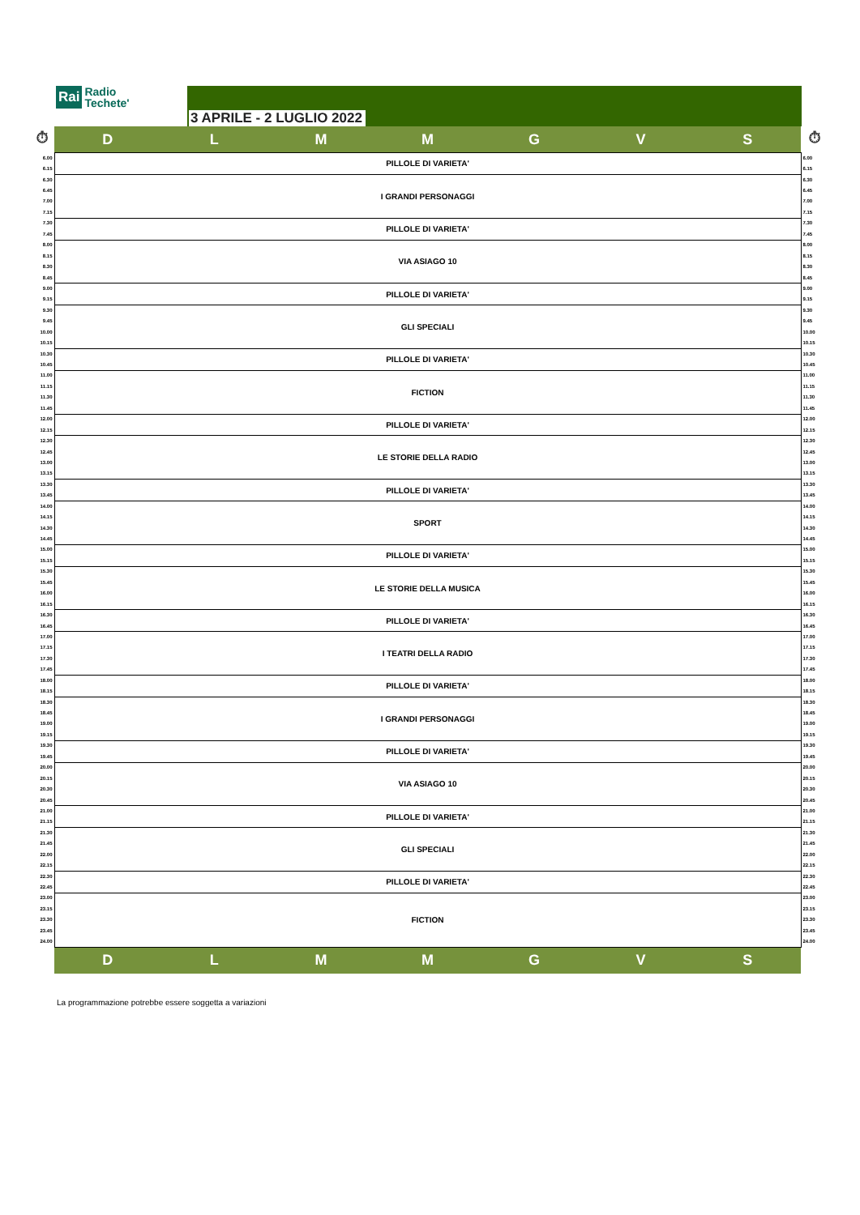Rai Radio
Techete'
3 APRILE - 2 LUGLIO 2022
| ⏱ | D | L | M | M | G | V | S | ⏱ |
| 6.00 | PILLOLE DI VARIETA' | 6.00 |
| 6.15 | | 6.15 |
| 6.30 | I GRANDI PERSONAGGI | 6.30 |
| 6.45 | | 6.45 |
| 7.00 | | 7.00 |
| 7.15 | | 7.15 |
| 7.30 | PILLOLE DI VARIETA' | 7.30 |
| 7.45 | | 7.45 |
| 8.00 | VIA ASIAGO 10 | 8.00 |
| 8.15 | | 8.15 |
| 8.30 | | 8.30 |
| 8.45 | | 8.45 |
| 9.00 | PILLOLE DI VARIETA' | 9.00 |
| 9.15 | | 9.15 |
| 9.30 | GLI SPECIALI | 9.30 |
| 9.45 | | 9.45 |
| 10.00 | | 10.00 |
| 10.15 | | 10.15 |
| 10.30 | PILLOLE DI VARIETA' | 10.30 |
| 10.45 | | 10.45 |
| 11.00 | FICTION | 11.00 |
| 11.15 | | 11.15 |
| 11.30 | | 11.30 |
| 11.45 | | 11.45 |
| 12.00 | PILLOLE DI VARIETA' | 12.00 |
| 12.15 | | 12.15 |
| 12.30 | LE STORIE DELLA RADIO | 12.30 |
| 12.45 | | 12.45 |
| 13.00 | | 13.00 |
| 13.15 | | 13.15 |
| 13.30 | PILLOLE DI VARIETA' | 13.30 |
| 13.45 | | 13.45 |
| 14.00 | SPORT | 14.00 |
| 14.15 | | 14.15 |
| 14.30 | | 14.30 |
| 14.45 | | 14.45 |
| 15.00 | PILLOLE DI VARIETA' | 15.00 |
| 15.15 | | 15.15 |
| 15.30 | LE STORIE DELLA MUSICA | 15.30 |
| 15.45 | | 15.45 |
| 16.00 | | 16.00 |
| 16.15 | | 16.15 |
| 16.30 | PILLOLE DI VARIETA' | 16.30 |
| 16.45 | | 16.45 |
| 17.00 | I TEATRI DELLA RADIO | 17.00 |
| 17.15 | | 17.15 |
| 17.30 | | 17.30 |
| 17.45 | | 17.45 |
| 18.00 | PILLOLE DI VARIETA' | 18.00 |
| 18.15 | | 18.15 |
| 18.30 | I GRANDI PERSONAGGI | 18.30 |
| 18.45 | | 18.45 |
| 19.00 | | 19.00 |
| 19.15 | | 19.15 |
| 19.30 | PILLOLE DI VARIETA' | 19.30 |
| 19.45 | | 19.45 |
| 20.00 | VIA ASIAGO 10 | 20.00 |
| 20.15 | | 20.15 |
| 20.30 | | 20.30 |
| 20.45 | | 20.45 |
| 21.00 | PILLOLE DI VARIETA' | 21.00 |
| 21.15 | | 21.15 |
| 21.30 | GLI SPECIALI | 21.30 |
| 21.45 | | 21.45 |
| 22.00 | | 22.00 |
| 22.15 | | 22.15 |
| 22.30 | PILLOLE DI VARIETA' | 22.30 |
| 22.45 | | 22.45 |
| 23.00 | FICTION | 23.00 |
| 23.15 | | 23.15 |
| 23.30 | | 23.30 |
| 23.45 | | 23.45 |
| 24.00 | | 24.00 |
| | D | L | M | M | G | V | S | |
La programmazione potrebbe essere soggetta a variazioni